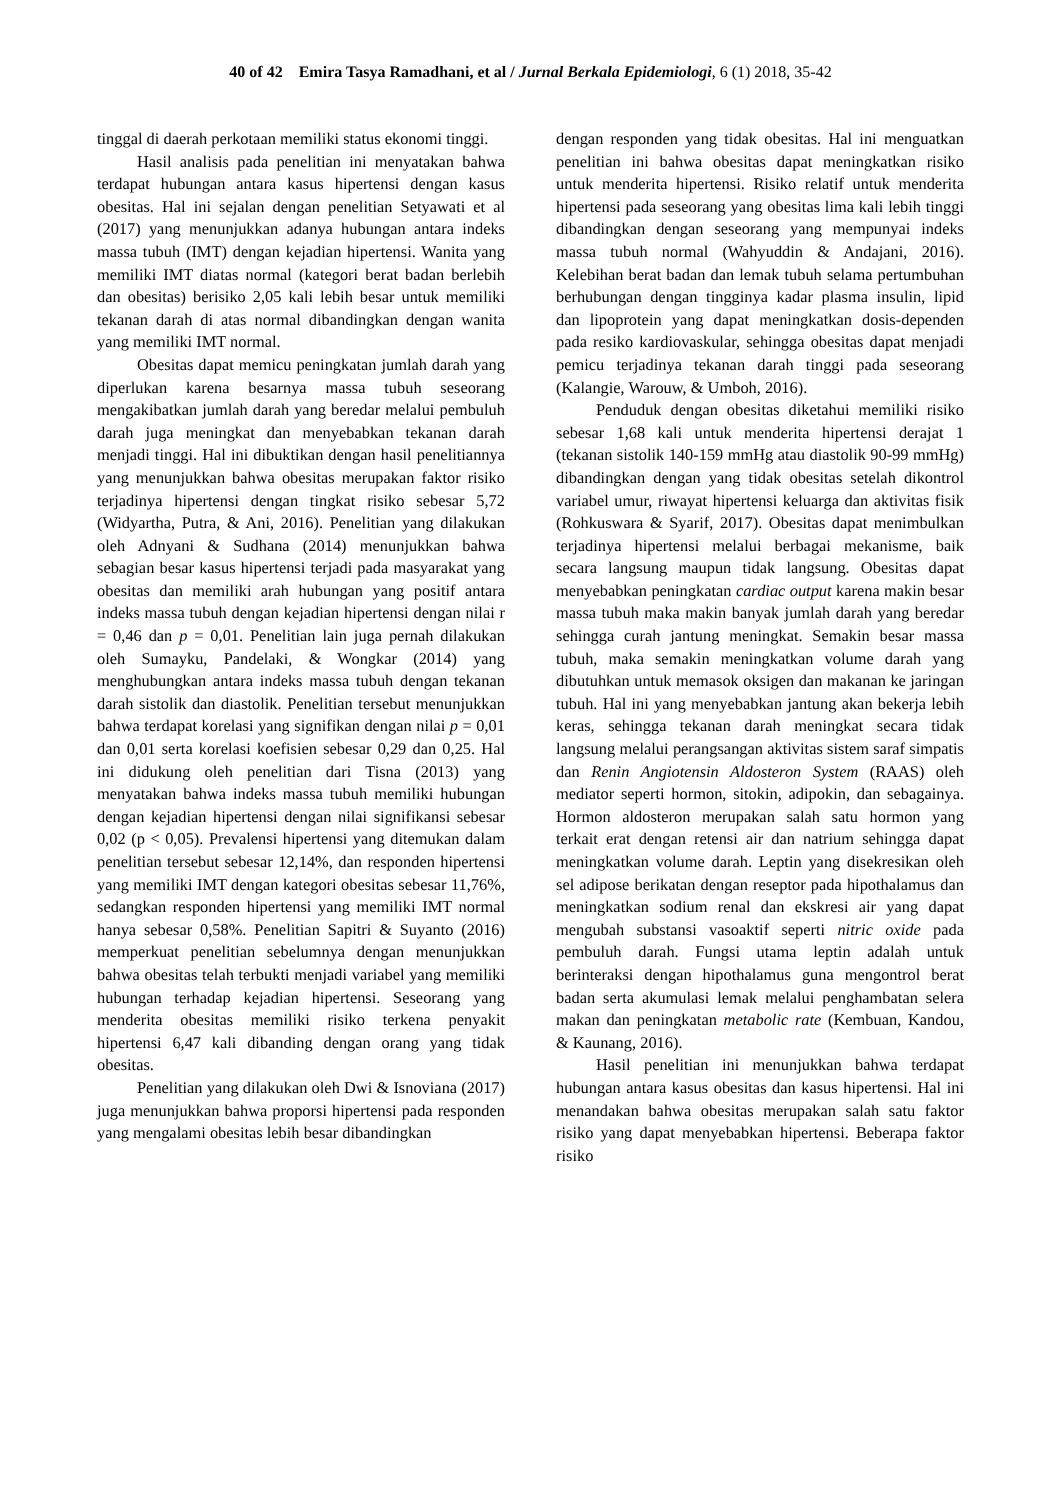40 of 42 Emira Tasya Ramadhani, et al / Jurnal Berkala Epidemiologi, 6 (1) 2018, 35-42
tinggal di daerah perkotaan memiliki status ekonomi tinggi.
Hasil analisis pada penelitian ini menyatakan bahwa terdapat hubungan antara kasus hipertensi dengan kasus obesitas. Hal ini sejalan dengan penelitian Setyawati et al (2017) yang menunjukkan adanya hubungan antara indeks massa tubuh (IMT) dengan kejadian hipertensi. Wanita yang memiliki IMT diatas normal (kategori berat badan berlebih dan obesitas) berisiko 2,05 kali lebih besar untuk memiliki tekanan darah di atas normal dibandingkan dengan wanita yang memiliki IMT normal.
Obesitas dapat memicu peningkatan jumlah darah yang diperlukan karena besarnya massa tubuh seseorang mengakibatkan jumlah darah yang beredar melalui pembuluh darah juga meningkat dan menyebabkan tekanan darah menjadi tinggi. Hal ini dibuktikan dengan hasil penelitiannya yang menunjukkan bahwa obesitas merupakan faktor risiko terjadinya hipertensi dengan tingkat risiko sebesar 5,72 (Widyartha, Putra, & Ani, 2016). Penelitian yang dilakukan oleh Adnyani & Sudhana (2014) menunjukkan bahwa sebagian besar kasus hipertensi terjadi pada masyarakat yang obesitas dan memiliki arah hubungan yang positif antara indeks massa tubuh dengan kejadian hipertensi dengan nilai r = 0,46 dan p = 0,01. Penelitian lain juga pernah dilakukan oleh Sumayku, Pandelaki, & Wongkar (2014) yang menghubungkan antara indeks massa tubuh dengan tekanan darah sistolik dan diastolik. Penelitian tersebut menunjukkan bahwa terdapat korelasi yang signifikan dengan nilai p = 0,01 dan 0,01 serta korelasi koefisien sebesar 0,29 dan 0,25. Hal ini didukung oleh penelitian dari Tisna (2013) yang menyatakan bahwa indeks massa tubuh memiliki hubungan dengan kejadian hipertensi dengan nilai signifikansi sebesar 0,02 (p < 0,05). Prevalensi hipertensi yang ditemukan dalam penelitian tersebut sebesar 12,14%, dan responden hipertensi yang memiliki IMT dengan kategori obesitas sebesar 11,76%, sedangkan responden hipertensi yang memiliki IMT normal hanya sebesar 0,58%. Penelitian Sapitri & Suyanto (2016) memperkuat penelitian sebelumnya dengan menunjukkan bahwa obesitas telah terbukti menjadi variabel yang memiliki hubungan terhadap kejadian hipertensi. Seseorang yang menderita obesitas memiliki risiko terkena penyakit hipertensi 6,47 kali dibanding dengan orang yang tidak obesitas.
Penelitian yang dilakukan oleh Dwi & Isnoviana (2017) juga menunjukkan bahwa proporsi hipertensi pada responden yang mengalami obesitas lebih besar dibandingkan
dengan responden yang tidak obesitas. Hal ini menguatkan penelitian ini bahwa obesitas dapat meningkatkan risiko untuk menderita hipertensi. Risiko relatif untuk menderita hipertensi pada seseorang yang obesitas lima kali lebih tinggi dibandingkan dengan seseorang yang mempunyai indeks massa tubuh normal (Wahyuddin & Andajani, 2016). Kelebihan berat badan dan lemak tubuh selama pertumbuhan berhubungan dengan tingginya kadar plasma insulin, lipid dan lipoprotein yang dapat meningkatkan dosis-dependen pada resiko kardiovaskular, sehingga obesitas dapat menjadi pemicu terjadinya tekanan darah tinggi pada seseorang (Kalangie, Warouw, & Umboh, 2016).
Penduduk dengan obesitas diketahui memiliki risiko sebesar 1,68 kali untuk menderita hipertensi derajat 1 (tekanan sistolik 140-159 mmHg atau diastolik 90-99 mmHg) dibandingkan dengan yang tidak obesitas setelah dikontrol variabel umur, riwayat hipertensi keluarga dan aktivitas fisik (Rohkuswara & Syarif, 2017). Obesitas dapat menimbulkan terjadinya hipertensi melalui berbagai mekanisme, baik secara langsung maupun tidak langsung. Obesitas dapat menyebabkan peningkatan cardiac output karena makin besar massa tubuh maka makin banyak jumlah darah yang beredar sehingga curah jantung meningkat. Semakin besar massa tubuh, maka semakin meningkatkan volume darah yang dibutuhkan untuk memasok oksigen dan makanan ke jaringan tubuh. Hal ini yang menyebabkan jantung akan bekerja lebih keras, sehingga tekanan darah meningkat secara tidak langsung melalui perangsangan aktivitas sistem saraf simpatis dan Renin Angiotensin Aldosteron System (RAAS) oleh mediator seperti hormon, sitokin, adipokin, dan sebagainya. Hormon aldosteron merupakan salah satu hormon yang terkait erat dengan retensi air dan natrium sehingga dapat meningkatkan volume darah. Leptin yang disekresikan oleh sel adipose berikatan dengan reseptor pada hipothalamus dan meningkatkan sodium renal dan ekskresi air yang dapat mengubah substansi vasoaktif seperti nitric oxide pada pembuluh darah. Fungsi utama leptin adalah untuk berinteraksi dengan hipothalamus guna mengontrol berat badan serta akumulasi lemak melalui penghambatan selera makan dan peningkatan metabolic rate (Kembuan, Kandou, & Kaunang, 2016).
Hasil penelitian ini menunjukkan bahwa terdapat hubungan antara kasus obesitas dan kasus hipertensi. Hal ini menandakan bahwa obesitas merupakan salah satu faktor risiko yang dapat menyebabkan hipertensi. Beberapa faktor risiko